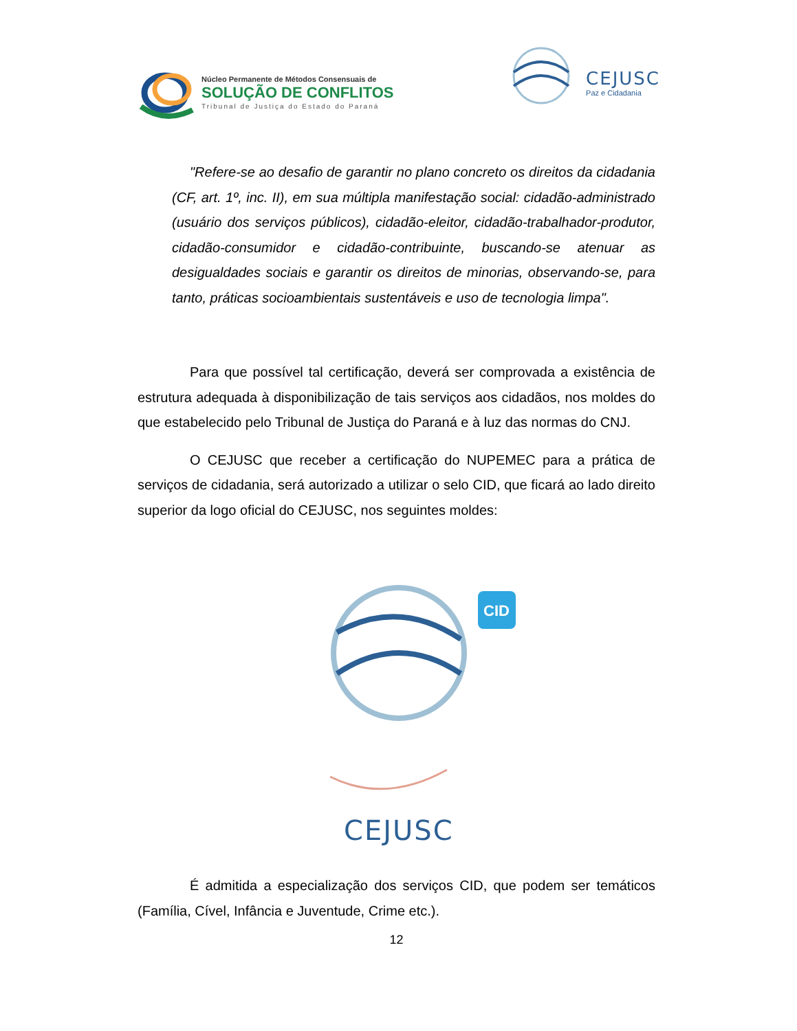Núcleo Permanente de Métodos Consensuais de
SOLUÇÃO DE CONFLITOS
Tribunal de Justiça do Estado do Paraná
CEJUSC
Paz e Cidadania
"Refere-se ao desafio de garantir no plano concreto os direitos da cidadania (CF, art. 1º, inc. II), em sua múltipla manifestação social: cidadão-administrado (usuário dos serviços públicos), cidadão-eleitor, cidadão-trabalhador-produtor, cidadão-consumidor e cidadão-contribuinte, buscando-se atenuar as desigualdades sociais e garantir os direitos de minorias, observando-se, para tanto, práticas socioambientais sustentáveis e uso de tecnologia limpa".
Para que possível tal certificação, deverá ser comprovada a existência de estrutura adequada à disponibilização de tais serviços aos cidadãos, nos moldes do que estabelecido pelo Tribunal de Justiça do Paraná e à luz das normas do CNJ.
O CEJUSC que receber a certificação do NUPEMEC para a prática de serviços de cidadania, será autorizado a utilizar o selo CID, que ficará ao lado direito superior da logo oficial do CEJUSC, nos seguintes moldes:
CID
CEJUSC
É admitida a especialização dos serviços CID, que podem ser temáticos (Família, Cível, Infância e Juventude, Crime etc.).
12